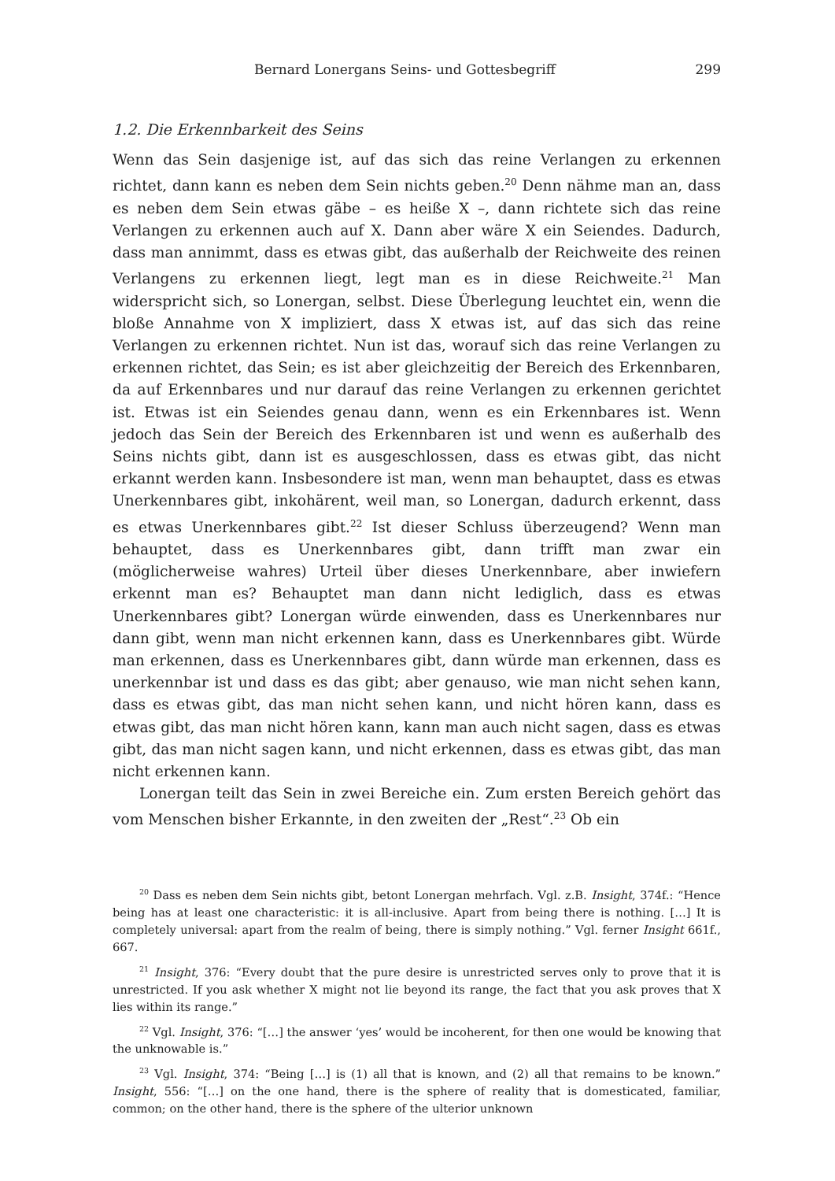Bernard Lonergans Seins- und Gottesbegriff 299
1.2. Die Erkennbarkeit des Seins
Wenn das Sein dasjenige ist, auf das sich das reine Verlangen zu erkennen richtet, dann kann es neben dem Sein nichts geben.<sup>20</sup> Denn nähme man an, dass es neben dem Sein etwas gäbe – es heiße X –, dann richtete sich das reine Verlangen zu erkennen auch auf X. Dann aber wäre X ein Seiendes. Dadurch, dass man annimmt, dass es etwas gibt, das außerhalb der Reichweite des reinen Verlangens zu erkennen liegt, legt man es in diese Reichweite.<sup>21</sup> Man widerspricht sich, so Lonergan, selbst. Diese Überlegung leuchtet ein, wenn die bloße Annahme von X impliziert, dass X etwas ist, auf das sich das reine Verlangen zu erkennen richtet. Nun ist das, worauf sich das reine Verlangen zu erkennen richtet, das Sein; es ist aber gleichzeitig der Bereich des Erkennbaren, da auf Erkennbares und nur darauf das reine Verlangen zu erkennen gerichtet ist. Etwas ist ein Seiendes genau dann, wenn es ein Erkennbares ist. Wenn jedoch das Sein der Bereich des Erkennbaren ist und wenn es außerhalb des Seins nichts gibt, dann ist es ausgeschlossen, dass es etwas gibt, das nicht erkannt werden kann. Insbesondere ist man, wenn man behauptet, dass es etwas Unerkennbares gibt, inkohärent, weil man, so Lonergan, dadurch erkennt, dass es etwas Unerkennbares gibt.<sup>22</sup> Ist dieser Schluss überzeugend? Wenn man behauptet, dass es Unerkennbares gibt, dann trifft man zwar ein (möglicherweise wahres) Urteil über dieses Unerkennbare, aber inwiefern erkennt man es? Behauptet man dann nicht lediglich, dass es etwas Unerkennbares gibt? Lonergan würde einwenden, dass es Unerkennbares nur dann gibt, wenn man nicht erkennen kann, dass es Unerkennbares gibt. Würde man erkennen, dass es Unerkennbares gibt, dann würde man erkennen, dass es unerkennbar ist und dass es das gibt; aber genauso, wie man nicht sehen kann, dass es etwas gibt, das man nicht sehen kann, und nicht hören kann, dass es etwas gibt, das man nicht hören kann, kann man auch nicht sagen, dass es etwas gibt, das man nicht sagen kann, und nicht erkennen, dass es etwas gibt, das man nicht erkennen kann.
Lonergan teilt das Sein in zwei Bereiche ein. Zum ersten Bereich gehört das vom Menschen bisher Erkannte, in den zweiten der „Rest“.<sup>23</sup> Ob ein
<sup>20</sup> Dass es neben dem Sein nichts gibt, betont Lonergan mehrfach. Vgl. z.B. Insight, 374f.: “Hence being has at least one characteristic: it is all-inclusive. Apart from being there is nothing. […] It is completely universal: apart from the realm of being, there is simply nothing.” Vgl. ferner Insight 661f., 667.
<sup>21</sup> Insight, 376: “Every doubt that the pure desire is unrestricted serves only to prove that it is unrestricted. If you ask whether X might not lie beyond its range, the fact that you ask proves that X lies within its range.”
<sup>22</sup> Vgl. Insight, 376: “[…] the answer ‘yes’ would be incoherent, for then one would be knowing that the unknowable is.”
<sup>23</sup> Vgl. Insight, 374: “Being […] is (1) all that is known, and (2) all that remains to be known.” Insight, 556: “[…] on the one hand, there is the sphere of reality that is domesticated, familiar, common; on the other hand, there is the sphere of the ulterior unknown